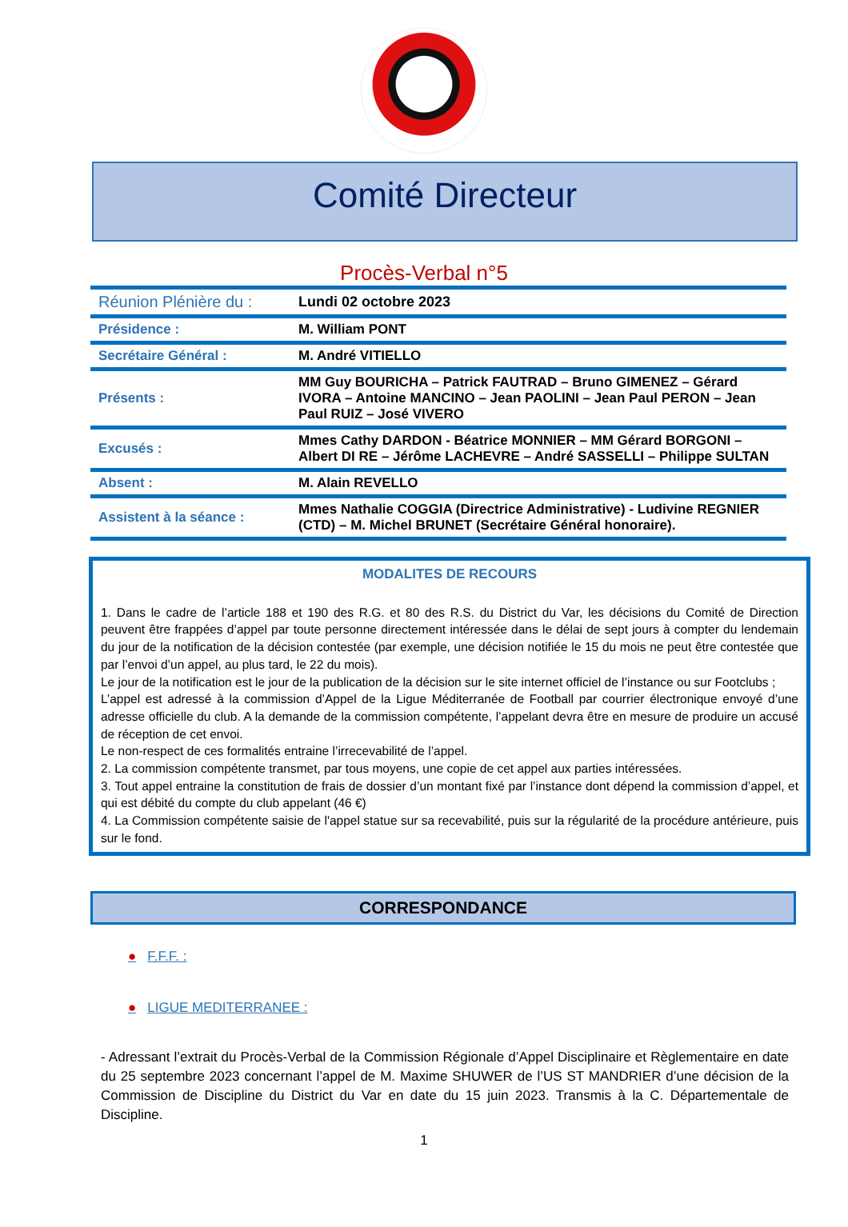Comité Directeur
Procès-Verbal n°5
| Réunion Plénière du : | Lundi 02 octobre 2023 |
| Présidence : | M. William PONT |
| Secrétaire Général : | M. André VITIELLO |
| Présents : | MM Guy BOURICHA – Patrick FAUTRAD – Bruno GIMENEZ – Gérard IVORA – Antoine MANCINO – Jean PAOLINI – Jean Paul PERON – Jean Paul RUIZ – José VIVERO |
| Excusés : | Mmes Cathy DARDON - Béatrice MONNIER – MM Gérard BORGONI – Albert DI RE – Jérôme LACHEVRE – André SASSELLI – Philippe SULTAN |
| Absent : | M. Alain REVELLO |
| Assistent à la séance : | Mmes Nathalie COGGIA (Directrice Administrative) - Ludivine REGNIER (CTD) – M. Michel BRUNET (Secrétaire Général honoraire). |
MODALITES DE RECOURS
1. Dans le cadre de l’article 188 et 190 des R.G. et 80 des R.S. du District du Var, les décisions du Comité de Direction peuvent être frappées d’appel par toute personne directement intéressée dans le délai de sept jours à compter du lendemain du jour de la notification de la décision contestée (par exemple, une décision notifiée le 15 du mois ne peut être contestée que par l’envoi d’un appel, au plus tard, le 22 du mois).
Le jour de la notification est le jour de la publication de la décision sur le site internet officiel de l’instance ou sur Footclubs ;
L’appel est adressé à la commission d’Appel de la Ligue Méditerranée de Football par courrier électronique envoyé d’une adresse officielle du club. A la demande de la commission compétente, l’appelant devra être en mesure de produire un accusé de réception de cet envoi.
Le non-respect de ces formalités entraine l’irrecevabilité de l’appel.
2. La commission compétente transmet, par tous moyens, une copie de cet appel aux parties intéressées.
3. Tout appel entraine la constitution de frais de dossier d’un montant fixé par l’instance dont dépend la commission d’appel, et qui est débité du compte du club appelant (46 €)
4. La Commission compétente saisie de l'appel statue sur sa recevabilité, puis sur la régularité de la procédure antérieure, puis sur le fond.
CORRESPONDANCE
● F.F.F. :
● LIGUE MEDITERRANEE :
- Adressant l’extrait du Procès-Verbal de la Commission Régionale d’Appel Disciplinaire et Règlementaire en date du 25 septembre 2023 concernant l’appel de M. Maxime SHUWER de l’US ST MANDRIER d’une décision de la Commission de Discipline du District du Var en date du 15 juin 2023. Transmis à la C. Départementale de Discipline.
1